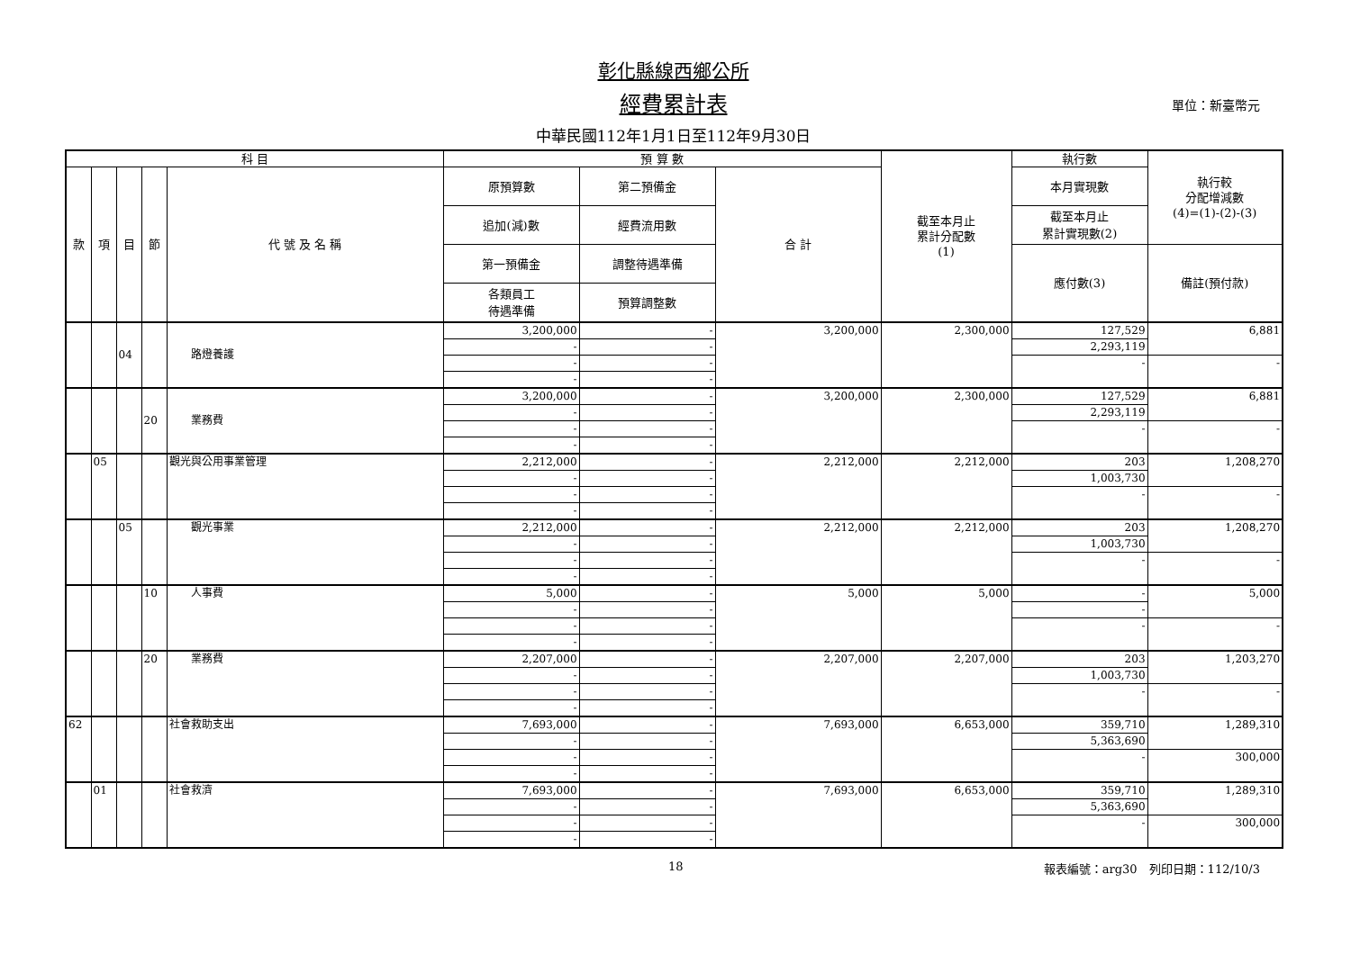彰化縣線西鄉公所
經費累計表 單位：新臺幣元
中華民國112年1月1日至112年9月30日
| 科 目 | | | | | 預 算 數 | | | 截至本月止 累計分配數 (1) | 執行數 | 執行較 分配增減數 (4)=(1)-(2)-(3) |
| --- | --- | --- | --- | --- | --- | --- | --- | --- | --- | --- |
| 款 | 項 | 目 | 節 | 代 號 及 名 稱 | 原預算數 | 第二預備金 | 合 計 | | 本月實現數 | |
| | | | | | 追加(減)數 | 經費流用數 | | | 截至本月止 累計實現數(2) | |
| | | | | | 第一預備金 | 調整待遇準備 | | | 應付數(3) | 備註(預付款) |
| | | | | | 各類員工 待遇準備 | 預算調整數 | | | | |
| | | 04 | | 路燈養護 | 3,200,000 | - | 3,200,000 | 2,300,000 | 127,529 | 6,881 |
| | | | | | - | - | | | 2,293,119 | |
| | | | | | - | - | | | - | - |
| | | | | | - | - | | | | |
| | | | 20 | 業務費 | 3,200,000 | - | 3,200,000 | 2,300,000 | 127,529 | 6,881 |
| | | | | | - | - | | | 2,293,119 | |
| | | | | | - | - | | | - | - |
| | | | | | - | - | | | | |
| | 05 | | | 觀光與公用事業管理 | 2,212,000 | - | 2,212,000 | 2,212,000 | 203 | 1,208,270 |
| | | | | | - | - | | | 1,003,730 | |
| | | | | | - | - | | | - | - |
| | | | | | - | - | | | | |
| | | 05 | | 觀光事業 | 2,212,000 | - | 2,212,000 | 2,212,000 | 203 | 1,208,270 |
| | | | | | - | - | | | 1,003,730 | |
| | | | | | - | - | | | - | - |
| | | | | | - | - | | | | |
| | | | 10 | 人事費 | 5,000 | - | 5,000 | 5,000 | - | 5,000 |
| | | | | | - | - | | | - | |
| | | | | | - | - | | | - | - |
| | | | | | - | - | | | | |
| | | | 20 | 業務費 | 2,207,000 | - | 2,207,000 | 2,207,000 | 203 | 1,203,270 |
| | | | | | - | - | | | 1,003,730 | |
| | | | | | - | - | | | - | - |
| | | | | | - | - | | | | |
| 62 | | | | 社會救助支出 | 7,693,000 | - | 7,693,000 | 6,653,000 | 359,710 | 1,289,310 |
| | | | | | - | - | | | 5,363,690 | |
| | | | | | - | - | | | - | 300,000 |
| | | | | | - | - | | | | |
| | 01 | | | 社會救濟 | 7,693,000 | - | 7,693,000 | 6,653,000 | 359,710 | 1,289,310 |
| | | | | | - | - | | | 5,363,690 | |
| | | | | | - | - | | | - | 300,000 |
| | | | | | - | - | | | | |
18 報表編號：arg30　列印日期：112/10/3